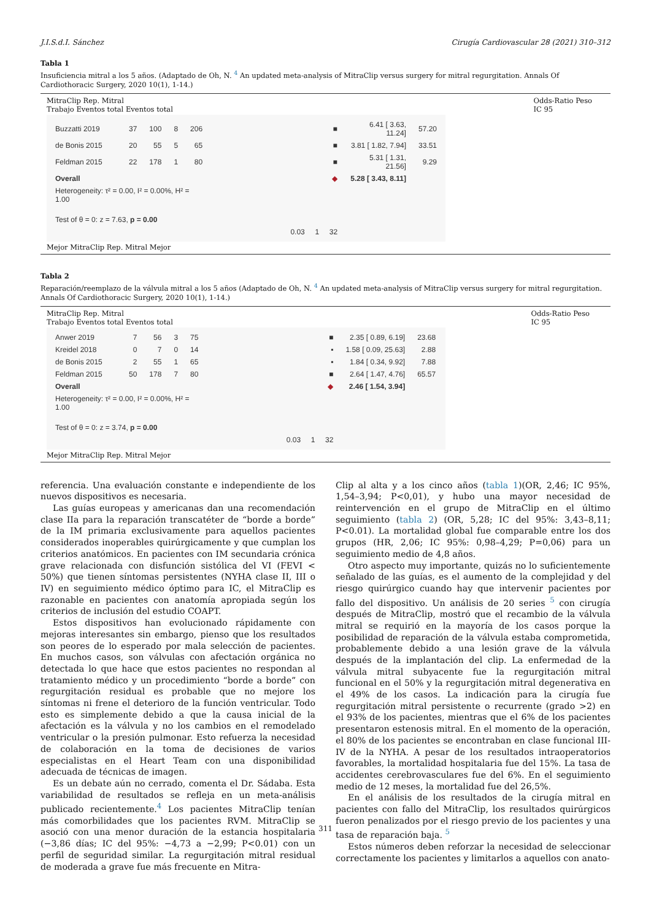J.I.S.d.I. Sánchez Cirugía Cardiovascular 28 (2021) 310–312
Tabla 1
Insuficiencia mitral a los 5 años. (Adaptado de Oh, N. <sup>4</sup> An updated meta-analysis of MitraClip versus surgery for mitral regurgitation. Annals Of Cardiothoracic Surgery, 2020 10(1), 1-14.)
MitraClip Rep. Mitral
Trabajo Eventos total Eventos total Odds-Ratio Peso
IC 95
| Buzzatti 2019 | 37 | 100 | 8 | 206 | ■ | 6.41 [ 3.63, 11.24] | 57.20 |
| de Bonis 2015 | 20 | 55 | 5 | 65 | ■ | 3.81 [ 1.82, 7.94] | 33.51 |
| Feldman 2015 | 22 | 178 | 1 | 80 | ■ | 5.31 [ 1.31, 21.56] | 9.29 |
| Overall | | | | | ◆ | 5.28 [ 3.43, 8.11] | |
| Heterogeneity: τ² = 0.00, I² = 0.00%, H² = 1.00 | | | | | | | |
| Test of θ = 0: z = 7.63, p = 0.00 | | | | | | | |
| | | | | | 0.03 1 32 | | |
Mejor MitraClip Rep. Mitral Mejor
Tabla 2
Reparación/reemplazo de la válvula mitral a los 5 años (Adaptado de Oh, N. <sup>4</sup> An updated meta-analysis of MitraClip versus surgery for mitral regurgitation. Annals Of Cardiothoracic Surgery, 2020 10(1), 1-14.)
MitraClip Rep. Mitral
Trabajo Eventos total Eventos total Odds-Ratio Peso
IC 95
| Anwer 2019 | 7 | 56 | 3 | 75 | ■ | 2.35 [ 0.89, 6.19] | 23.68 |
| Kreidel 2018 | 0 | 7 | 0 | 14 | ▪ | 1.58 [ 0.09, 25.63] | 2.88 |
| de Bonis 2015 | 2 | 55 | 1 | 65 | ▪ | 1.84 [ 0.34, 9.92] | 7.88 |
| Feldman 2015 | 50 | 178 | 7 | 80 | ■ | 2.64 [ 1.47, 4.76] | 65.57 |
| Overall | | | | | ◆ | 2.46 [ 1.54, 3.94] | |
| Heterogeneity: τ² = 0.00, I² = 0.00%, H² = 1.00 | | | | | | | |
| Test of θ = 0: z = 3.74, p = 0.00 | | | | | | | |
| | | | | | 0.03 1 32 | | |
Mejor MitraClip Rep. Mitral Mejor
referencia. Una evaluación constante e independiente de los nuevos dispositivos es necesaria.
Las guías europeas y americanas dan una recomendación clase IIa para la reparación transcatéter de “borde a borde” de la IM primaria exclusivamente para aquellos pacientes considerados inoperables quirúrgicamente y que cumplan los criterios anatómicos. En pacientes con IM secundaria crónica grave relacionada con disfunción sistólica del VI (FEVI < 50%) que tienen síntomas persistentes (NYHA clase II, III o IV) en seguimiento médico óptimo para IC, el MitraClip es razonable en pacientes con anatomía apropiada según los criterios de inclusión del estudio COAPT.
Estos dispositivos han evolucionado rápidamente con mejoras interesantes sin embargo, pienso que los resultados son peores de lo esperado por mala selección de pacientes. En muchos casos, son válvulas con afectación orgánica no detectada lo que hace que estos pacientes no respondan al tratamiento médico y un procedimiento “borde a borde” con regurgitación residual es probable que no mejore los síntomas ni frene el deterioro de la función ventricular. Todo esto es simplemente debido a que la causa inicial de la afectación es la válvula y no los cambios en el remodelado ventricular o la presión pulmonar. Esto refuerza la necesidad de colaboración en la toma de decisiones de varios especialistas en el Heart Team con una disponibilidad adecuada de técnicas de imagen.
Es un debate aún no cerrado, comenta el Dr. Sádaba. Esta variabilidad de resultados se refleja en un meta-análisis publicado recientemente.<sup>4</sup> Los pacientes MitraClip tenían más comorbilidades que los pacientes RVM. MitraClip se asoció con una menor duración de la estancia hospitalaria (−3,86 días; IC del 95%: −4,73 a −2,99; P<0.01) con un perfil de seguridad similar. La regurgitación mitral residual de moderada a grave fue más frecuente en Mitra-
Clip al alta y a los cinco años (tabla 1)(OR, 2,46; IC 95%, 1,54–3,94; P<0,01), y hubo una mayor necesidad de reintervención en el grupo de MitraClip en el último seguimiento (tabla 2) (OR, 5,28; IC del 95%: 3,43–8,11; P<0.01). La mortalidad global fue comparable entre los dos grupos (HR, 2,06; IC 95%: 0,98–4,29; P=0,06) para un seguimiento medio de 4,8 años.
Otro aspecto muy importante, quizás no lo suficientemente señalado de las guías, es el aumento de la complejidad y del riesgo quirúrgico cuando hay que intervenir pacientes por fallo del dispositivo. Un análisis de 20 series <sup>5</sup> con cirugía después de MitraClip, mostró que el recambio de la válvula mitral se requirió en la mayoría de los casos porque la posibilidad de reparación de la válvula estaba comprometida, probablemente debido a una lesión grave de la válvula después de la implantación del clip. La enfermedad de la válvula mitral subyacente fue la regurgitación mitral funcional en el 50% y la regurgitación mitral degenerativa en el 49% de los casos. La indicación para la cirugía fue regurgitación mitral persistente o recurrente (grado >2) en el 93% de los pacientes, mientras que el 6% de los pacientes presentaron estenosis mitral. En el momento de la operación, el 80% de los pacientes se encontraban en clase funcional III-IV de la NYHA. A pesar de los resultados intraoperatorios favorables, la mortalidad hospitalaria fue del 15%. La tasa de accidentes cerebrovasculares fue del 6%. En el seguimiento medio de 12 meses, la mortalidad fue del 26,5%.
En el análisis de los resultados de la cirugía mitral en pacientes con fallo del MitraClip, los resultados quirúrgicos fueron penalizados por el riesgo previo de los pacientes y una tasa de reparación baja. <sup>5</sup>
Estos números deben reforzar la necesidad de seleccionar correctamente los pacientes y limitarlos a aquellos con anato-
311